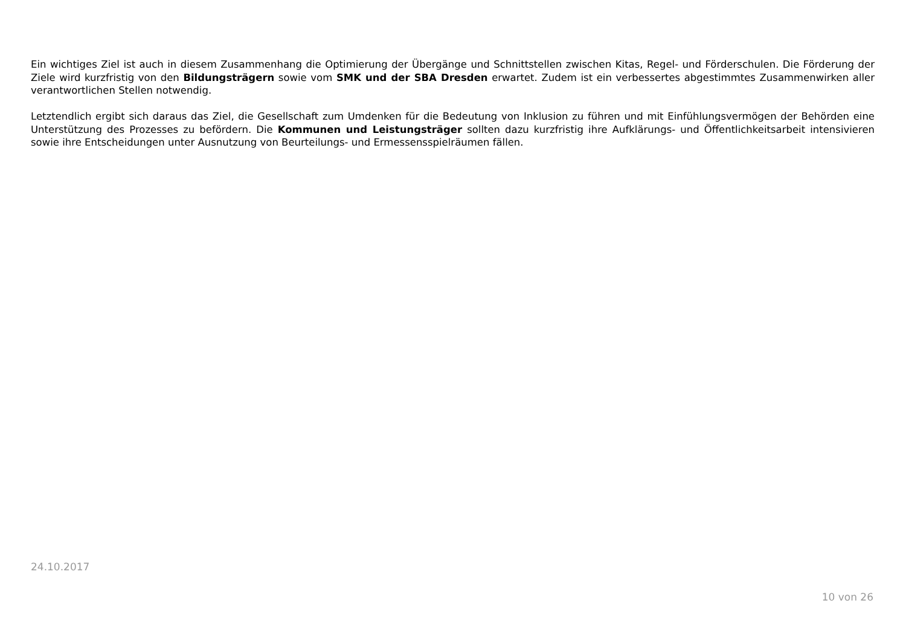Ein wichtiges Ziel ist auch in diesem Zusammenhang die Optimierung der Übergänge und Schnittstellen zwischen Kitas, Regel- und Förderschulen. Die Förderung der Ziele wird kurzfristig von den Bildungsträgern sowie vom SMK und der SBA Dresden erwartet. Zudem ist ein verbessertes abgestimmtes Zusammenwirken aller verantwortlichen Stellen notwendig.
Letztendlich ergibt sich daraus das Ziel, die Gesellschaft zum Umdenken für die Bedeutung von Inklusion zu führen und mit Einfühlungsvermögen der Behörden eine Unterstützung des Prozesses zu befördern. Die Kommunen und Leistungsträger sollten dazu kurzfristig ihre Aufklärungs- und Öffentlichkeitsarbeit intensivieren sowie ihre Entscheidungen unter Ausnutzung von Beurteilungs- und Ermessensspielräumen fällen.
24.10.2017
10 von 26